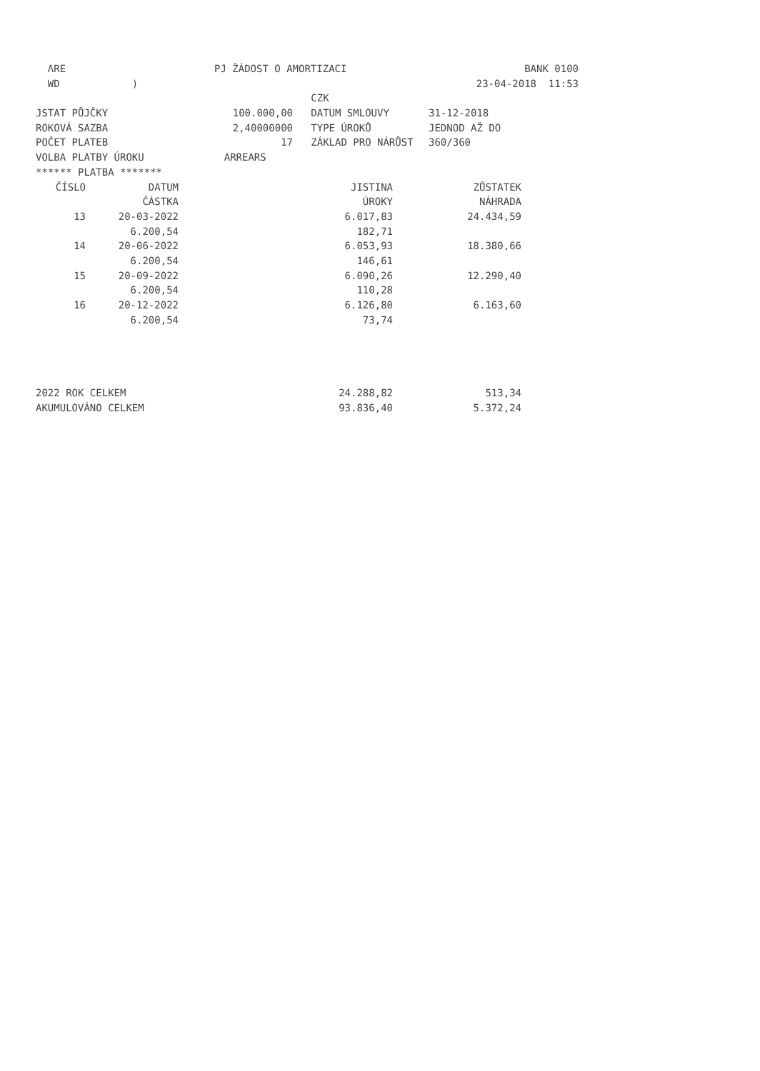| ɅRE | PJ ŽÁDOST O AMORTIZACI | BANK 0100 |
| WD ) | | 23-04-2018 11:53 |
| | | CZK | |
| JSTAT PŮJČKY | 100.000,00 | DATUM SMLOUVY | 31-12-2018 |
| ROKOVÁ SAZBA | 2,40000000 | TYPE ÚROKŮ | JEDNOD AŽ DO |
| POČET PLATEB | 17 | ZÁKLAD PRO NÁRŮST | 360/360 |
| VOLBA PLATBY ÚROKU | ARREARS | | |
| ****** PLATBA ******* | | | |
| ČÍSLO | DATUM | JISTINA | ZŮSTATEK |
| --- | --- | --- | --- |
| | ČÁSTKA | ÚROKY | NÁHRADA |
| 13 | 20-03-2022 | 6.017,83 | 24.434,59 |
| | 6.200,54 | 182,71 | |
| 14 | 20-06-2022 | 6.053,93 | 18.380,66 |
| | 6.200,54 | 146,61 | |
| 15 | 20-09-2022 | 6.090,26 | 12.290,40 |
| | 6.200,54 | 110,28 | |
| 16 | 20-12-2022 | 6.126,80 | 6.163,60 |
| | 6.200,54 | 73,74 | |
| 2022 ROK CELKEM | 24.288,82 | 513,34 |
| AKUMULOVÁNO CELKEM | 93.836,40 | 5.372,24 |